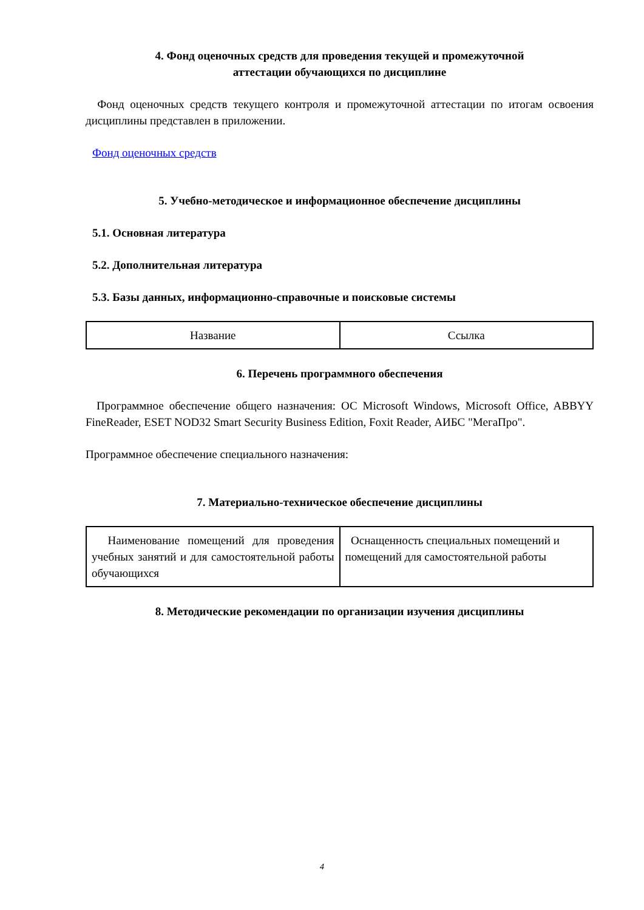4. Фонд оценочных средств для проведения текущей и промежуточной
аттестации обучающихся по дисциплине
Фонд оценочных средств текущего контроля и промежуточной аттестации по итогам освоения дисциплины представлен в приложении.
Фонд оценочных средств
5. Учебно-методическое и информационное обеспечение дисциплины
5.1. Основная литература
5.2. Дополнительная литература
5.3. Базы данных, информационно-справочные и поисковые системы
| Название | Ссылка |
6. Перечень программного обеспечения
Программное обеспечение общего назначения: ОС Microsoft Windows, Microsoft Office, ABBYY FineReader, ESET NOD32 Smart Security Business Edition, Foxit Reader, АИБС "МегаПро".
Программное обеспечение специального назначения:
7. Материально-техническое обеспечение дисциплины
| Наименование помещений для проведения учебных занятий и для самостоятельной работы обучающихся | Оснащенность специальных помещений и помещений для самостоятельной работы |
8. Методические рекомендации по организации изучения дисциплины
4